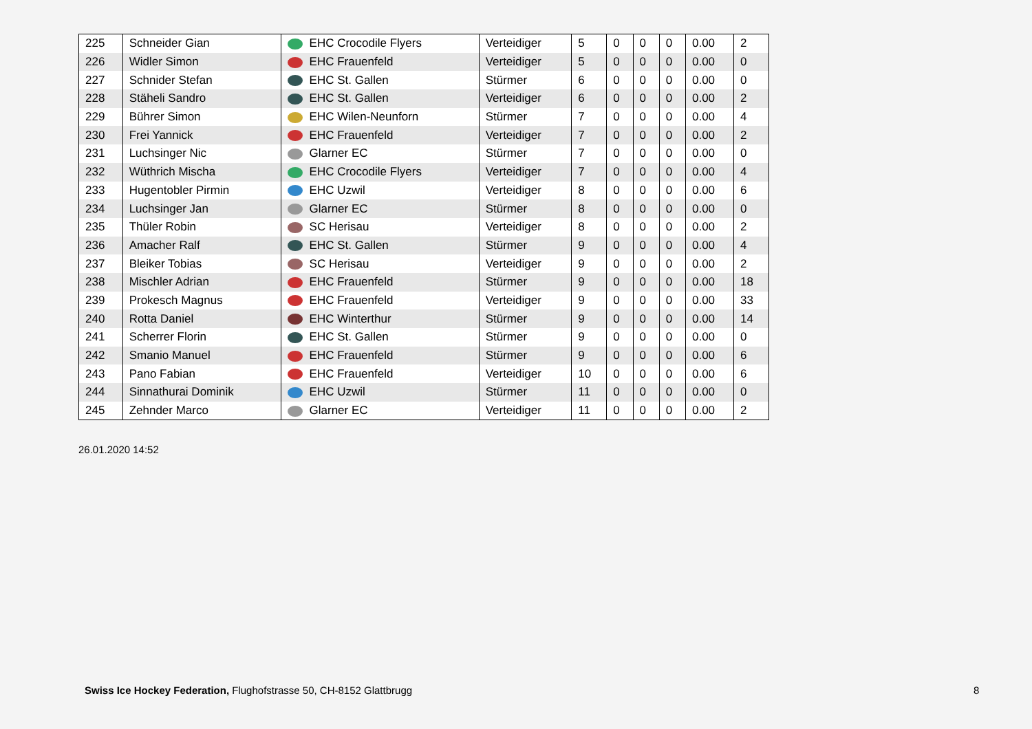| 225 | Schneider Gian | EHC Crocodile Flyers | Verteidiger | 5 | 0 | 0 | 0 | 0.00 | 2 |
| 226 | Widler Simon | EHC Frauenfeld | Verteidiger | 5 | 0 | 0 | 0 | 0.00 | 0 |
| 227 | Schnider Stefan | EHC St. Gallen | Stürmer | 6 | 0 | 0 | 0 | 0.00 | 0 |
| 228 | Stäheli Sandro | EHC St. Gallen | Verteidiger | 6 | 0 | 0 | 0 | 0.00 | 2 |
| 229 | Bührer Simon | EHC Wilen-Neunforn | Stürmer | 7 | 0 | 0 | 0 | 0.00 | 4 |
| 230 | Frei Yannick | EHC Frauenfeld | Verteidiger | 7 | 0 | 0 | 0 | 0.00 | 2 |
| 231 | Luchsinger Nic | Glarner EC | Stürmer | 7 | 0 | 0 | 0 | 0.00 | 0 |
| 232 | Wüthrich Mischa | EHC Crocodile Flyers | Verteidiger | 7 | 0 | 0 | 0 | 0.00 | 4 |
| 233 | Hugentobler Pirmin | EHC Uzwil | Verteidiger | 8 | 0 | 0 | 0 | 0.00 | 6 |
| 234 | Luchsinger Jan | Glarner EC | Stürmer | 8 | 0 | 0 | 0 | 0.00 | 0 |
| 235 | Thüler Robin | SC Herisau | Verteidiger | 8 | 0 | 0 | 0 | 0.00 | 2 |
| 236 | Amacher Ralf | EHC St. Gallen | Stürmer | 9 | 0 | 0 | 0 | 0.00 | 4 |
| 237 | Bleiker Tobias | SC Herisau | Verteidiger | 9 | 0 | 0 | 0 | 0.00 | 2 |
| 238 | Mischler Adrian | EHC Frauenfeld | Stürmer | 9 | 0 | 0 | 0 | 0.00 | 18 |
| 239 | Prokesch Magnus | EHC Frauenfeld | Verteidiger | 9 | 0 | 0 | 0 | 0.00 | 33 |
| 240 | Rotta Daniel | EHC Winterthur | Stürmer | 9 | 0 | 0 | 0 | 0.00 | 14 |
| 241 | Scherrer Florin | EHC St. Gallen | Stürmer | 9 | 0 | 0 | 0 | 0.00 | 0 |
| 242 | Smanio Manuel | EHC Frauenfeld | Stürmer | 9 | 0 | 0 | 0 | 0.00 | 6 |
| 243 | Pano Fabian | EHC Frauenfeld | Verteidiger | 10 | 0 | 0 | 0 | 0.00 | 6 |
| 244 | Sinnathurai Dominik | EHC Uzwil | Stürmer | 11 | 0 | 0 | 0 | 0.00 | 0 |
| 245 | Zehnder Marco | Glarner EC | Verteidiger | 11 | 0 | 0 | 0 | 0.00 | 2 |
26.01.2020 14:52
Swiss Ice Hockey Federation, Flughofstrasse 50, CH-8152 Glattbrugg
8